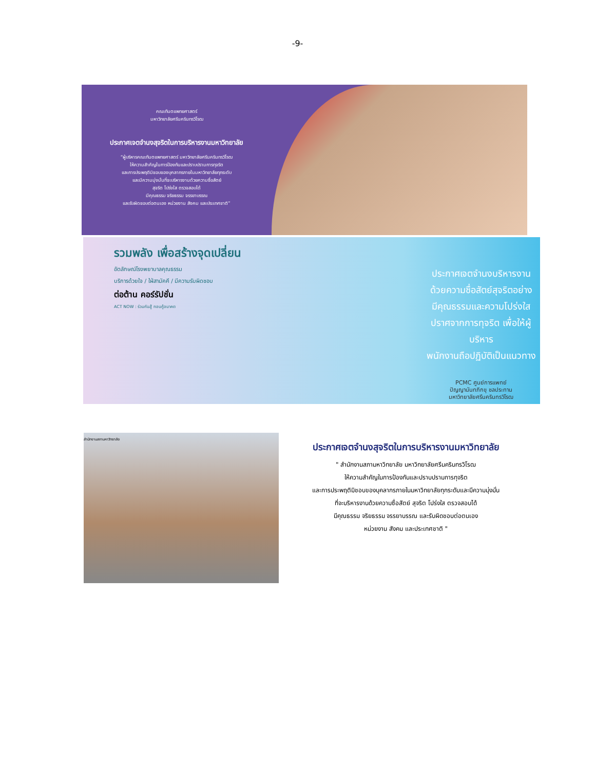-9-
คณะทันตแพทยศาสตร์
มหาวิทยาลัยศรีนครินทรวิโรฒ
ประกาศเจตจำนงสุจริตในการบริหารงานมหาวิทยาลัย
“ผู้บริหารคณะทันตแพทยศาสตร์ มหาวิทยาลัยศรีนครินทรวิโรฒ
ให้ความสำคัญในการป้องกันและปราบปรามการทุจริต
และการประพฤติมิชอบของบุคลากรภายในมหาวิทยาลัยทุกระดับ
และมีความมุ่งมั่นที่จะบริหารงานด้วยความซื่อสัตย์
สุจริต โปร่งใส ตรวจสอบได้
มีคุณธรรม จริยธรรม จรรยาบรรณ
และรับผิดชอบต่อตนเอง หน่วยงาน สังคม และประเทศชาติ”
รวมพลัง เพื่อสร้างจุดเปลี่ยน
อัตลักษณ์โรงพยาบาลคุณธรรม
บริการด้วยใจ / ใฝ่สามัคคี / มีความรับผิดชอบ
ต่อต้าน คอร์รัปชั่น
ACT NOW : ร่วมกันสู้ ทอนกู้อนาคต
ประกาศเจตจำนงบริหารงาน
ด้วยความซื่อสัตย์สุจริตอย่าง
มีคุณธรรมและความโปร่งใส
ปราศจากการทุจริต เพื่อให้ผู้บริหาร
พนักงานถือปฏิบัติเป็นแนวทาง
PCMC ศูนย์การแพทย์
ปัญญานันทภิกขุ ชลประทาน
มหาวิทยาลัยศรีนครินทรวิโรฒ
สำนักงานสภามหาวิทยาลัย
ประกาศเจตจำนงสุจริตในการบริหารงานมหาวิทยาลัย
" สำนักงานสภามหาวิทยาลัย มหาวิทยาลัยศรีนครินทรวิโรฒ
ให้ความสำคัญในการป้องกันและปราบปรามการทุจริต
และการประพฤติมิชอบของบุคลากรภายในมหาวิทยาลัยทุกระดับและมีความมุ่งมั่น
ที่จะบริหารงานด้วยความซื่อสัตย์ สุจริต โปร่งใส ตรวจสอบได้
มีคุณธรรม จริยธรรม จรรยาบรรณ และรับผิดชอบต่อตนเอง
หน่วยงาน สังคม และประเทศชาติ "